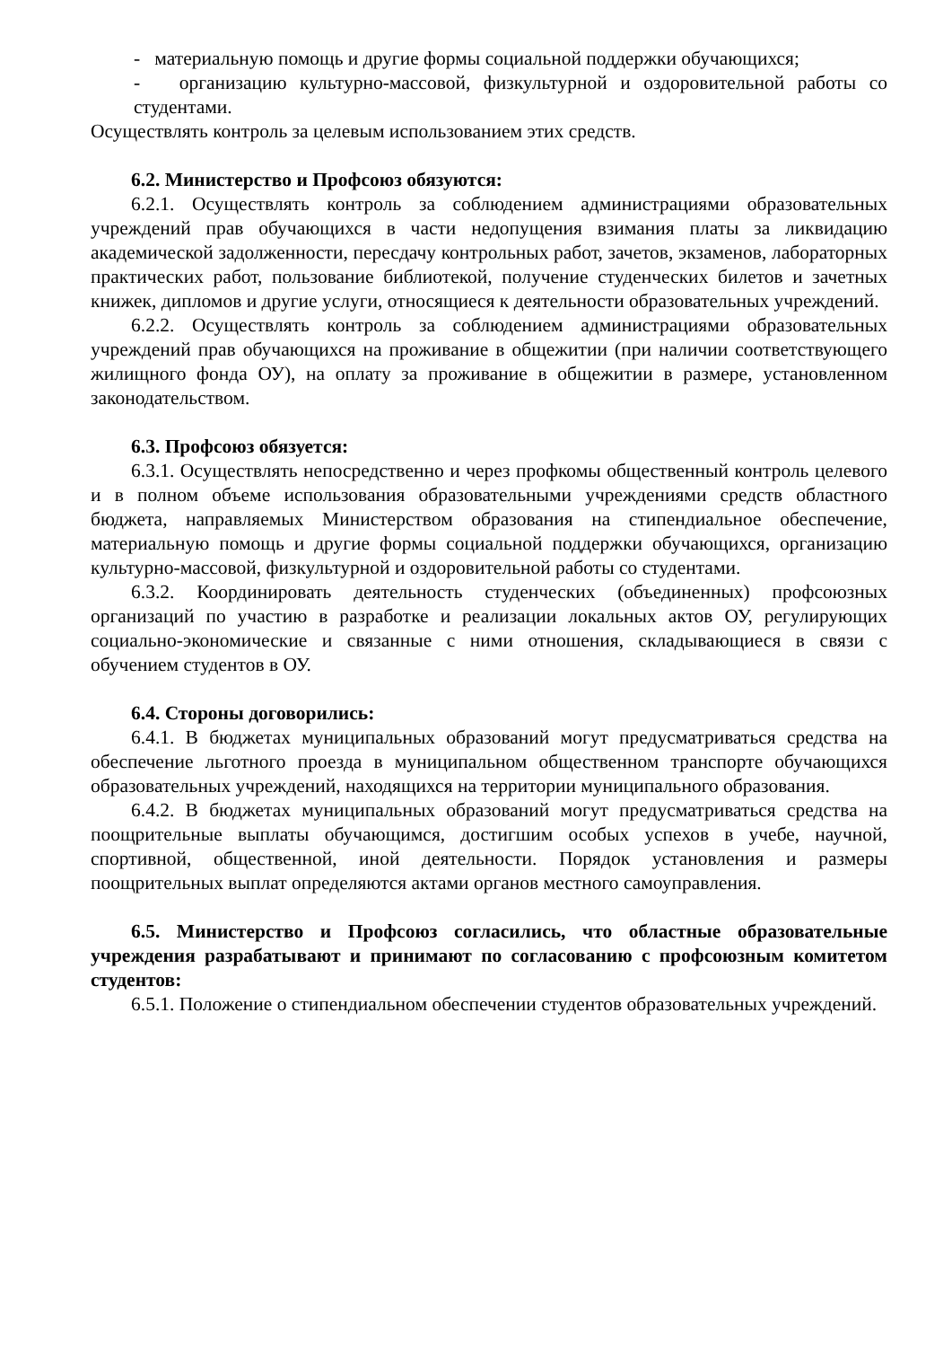- материальную помощь и другие формы социальной поддержки обучающихся;
- организацию культурно-массовой, физкультурной и оздоровительной работы со студентами.
Осуществлять контроль за целевым использованием этих средств.
6.2. Министерство и Профсоюз обязуются:
6.2.1. Осуществлять контроль за соблюдением администрациями образовательных учреждений прав обучающихся в части недопущения взимания платы за ликвидацию академической задолженности, пересдачу контрольных работ, зачетов, экзаменов, лабораторных практических работ, пользование библиотекой, получение студенческих билетов и зачетных книжек, дипломов и другие услуги, относящиеся к деятельности образовательных учреждений.
6.2.2. Осуществлять контроль за соблюдением администрациями образовательных учреждений прав обучающихся на проживание в общежитии (при наличии соответствующего жилищного фонда ОУ), на оплату за проживание в общежитии в размере, установленном законодательством.
6.3. Профсоюз обязуется:
6.3.1. Осуществлять непосредственно и через профкомы общественный контроль целевого и в полном объеме использования образовательными учреждениями средств областного бюджета, направляемых Министерством образования на стипендиальное обеспечение, материальную помощь и другие формы социальной поддержки обучающихся, организацию культурно-массовой, физкультурной и оздоровительной работы со студентами.
6.3.2. Координировать деятельность студенческих (объединенных) профсоюзных организаций по участию в разработке и реализации локальных актов ОУ, регулирующих социально-экономические и связанные с ними отношения, складывающиеся в связи с обучением студентов в ОУ.
6.4. Стороны договорились:
6.4.1. В бюджетах муниципальных образований могут предусматриваться средства на обеспечение льготного проезда в муниципальном общественном транспорте обучающихся образовательных учреждений, находящихся на территории муниципального образования.
6.4.2. В бюджетах муниципальных образований могут предусматриваться средства на поощрительные выплаты обучающимся, достигшим особых успехов в учебе, научной, спортивной, общественной, иной деятельности. Порядок установления и размеры поощрительных выплат определяются актами органов местного самоуправления.
6.5. Министерство и Профсоюз согласились, что областные образовательные учреждения разрабатывают и принимают по согласованию с профсоюзным комитетом студентов:
6.5.1. Положение о стипендиальном обеспечении студентов образовательных учреждений.